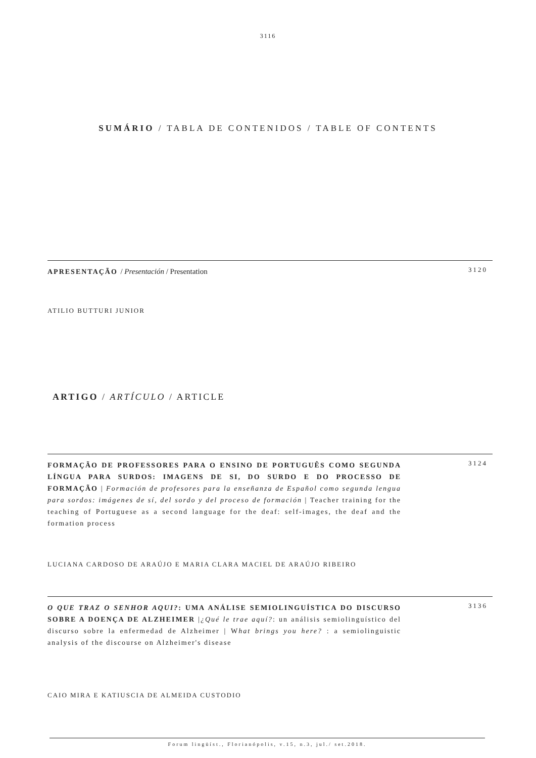3116
SUMÁRIO / TABLA DE CONTENIDOS / TABLE OF CONTENTS
APRESENTAÇÃO / Presentación / Presentation
3120
ATILIO BUTTURI JUNIOR
ARTIGO / ARTÍCULO / ARTICLE
FORMAÇÃO DE PROFESSORES PARA O ENSINO DE PORTUGUÊS COMO SEGUNDA LÍNGUA PARA SURDOS: IMAGENS DE SI, DO SURDO E DO PROCESSO DE FORMAÇÃO | Formación de profesores para la enseñanza de Español como segunda lengua para sordos: imágenes de sí, del sordo y del proceso de formación | Teacher training for the teaching of Portuguese as a second language for the deaf: self-images, the deaf and the formation process
3124
LUCIANA CARDOSO DE ARAÚJO E MARIA CLARA MACIEL DE ARAÚJO RIBEIRO
O QUE TRAZ O SENHOR AQUI?: UMA ANÁLISE SEMIOLINGUÍSTICA DO DISCURSO SOBRE A DOENÇA DE ALZHEIMER |¿Qué le trae aquí?: un análisis semiolinguístico del discurso sobre la enfermedad de Alzheimer | What brings you here? : a semiolinguistic analysis of the discourse on Alzheimer's disease
3136
CAIO MIRA E KATIUSCIA DE ALMEIDA CUSTODIO
Forum lingüíst., Florianópolis, v.15, n.3, jul./ set.2018.